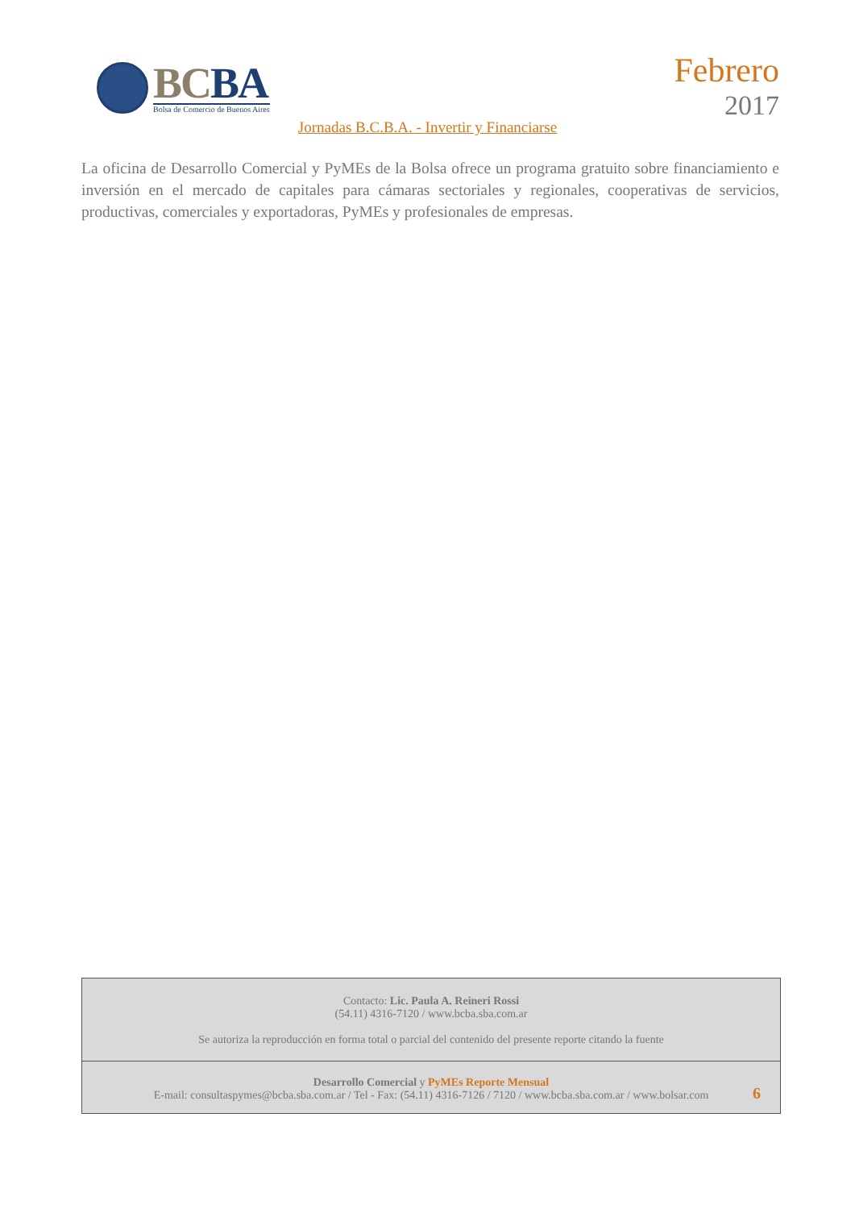BCBA
Bolsa de Comercio de Buenos Aires
Febrero
2017
Jornadas B.C.B.A. - Invertir y Financiarse
La oficina de Desarrollo Comercial y PyMEs de la Bolsa ofrece un programa gratuito sobre financiamiento e inversión en el mercado de capitales para cámaras sectoriales y regionales, cooperativas de servicios, productivas, comerciales y exportadoras, PyMEs y profesionales de empresas.
Contacto: Lic. Paula A. Reineri Rossi
(54.11) 4316-7120 / www.bcba.sba.com.ar
Se autoriza la reproducción en forma total o parcial del contenido del presente reporte citando la fuente
Desarrollo Comercial y PyMEs Reporte Mensual
E-mail: consultaspymes@bcba.sba.com.ar / Tel - Fax: (54.11) 4316-7126 / 7120 / www.bcba.sba.com.ar / www.bolsar.com
6